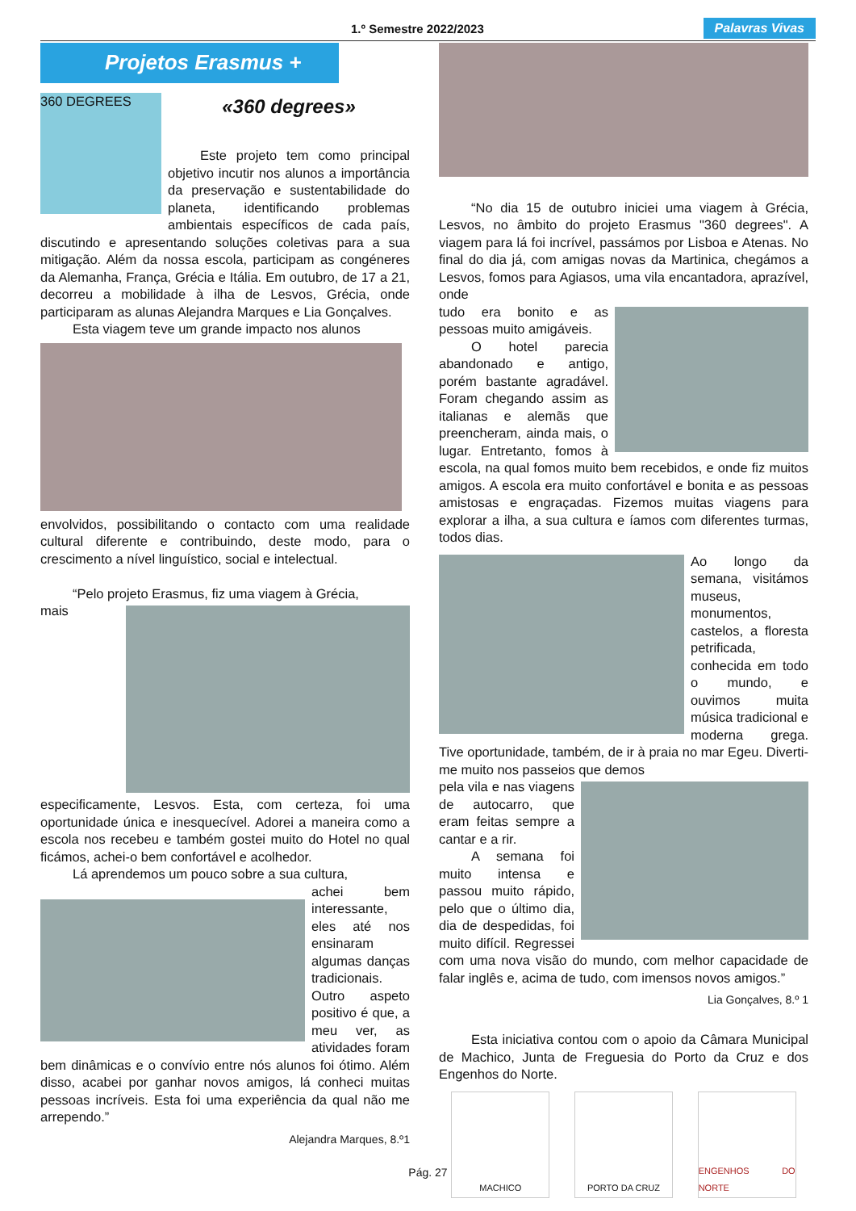1.º Semestre 2022/2023 Palavras Vivas
Projetos Erasmus +
360 DEGREES
«360 degrees»
Este projeto tem como principal objetivo incutir nos alunos a importância da preservação e sustentabilidade do planeta, identificando problemas ambientais específicos de cada país, discutindo e apresentando soluções coletivas para a sua mitigação. Além da nossa escola, participam as congéneres da Alemanha, França, Grécia e Itália. Em outubro, de 17 a 21, decorreu a mobilidade à ilha de Lesvos, Grécia, onde participaram as alunas Alejandra Marques e Lia Gonçalves.
Esta viagem teve um grande impacto nos alunos
envolvidos, possibilitando o contacto com uma realidade cultural diferente e contribuindo, deste modo, para o crescimento a nível linguístico, social e intelectual.
“Pelo projeto Erasmus, fiz uma viagem à Grécia,
mais especificamente, Lesvos. Esta, com certeza, foi uma oportunidade única e inesquecível. Adorei a maneira como a escola nos recebeu e também gostei muito do Hotel no qual ficámos, achei-o bem confortável e acolhedor.
Lá aprendemos um pouco sobre a sua cultura,
achei bem interessante, eles até nos ensinaram algumas danças tradicionais. Outro aspeto positivo é que, a meu ver, as atividades foram bem dinâmicas e o convívio entre nós alunos foi ótimo. Além disso, acabei por ganhar novos amigos, lá conheci muitas pessoas incríveis. Esta foi uma experiência da qual não me arrependo.”
Alejandra Marques, 8.º1
“No dia 15 de outubro iniciei uma viagem à Grécia, Lesvos, no âmbito do projeto Erasmus "360 degrees". A viagem para lá foi incrível, passámos por Lisboa e Atenas. No final do dia já, com amigas novas da Martinica, chegámos a Lesvos, fomos para Agiasos, uma vila encantadora, aprazível, onde
tudo era bonito e as pessoas muito amigáveis.
O hotel parecia abandonado e antigo, porém bastante agradável. Foram chegando assim as italianas e alemãs que preencheram, ainda mais, o lugar. Entretanto, fomos à escola, na qual fomos muito bem recebidos, e onde fiz muitos amigos. A escola era muito confortável e bonita e as pessoas amistosas e engraçadas. Fizemos muitas viagens para explorar a ilha, a sua cultura e íamos com diferentes turmas, todos dias.
Ao longo da semana, visitámos museus, monumentos, castelos, a floresta petrificada, conhecida em todo o mundo, e ouvimos muita música tradicional e moderna grega. Tive oportunidade, também, de ir à praia no mar Egeu. Diverti-me muito nos passeios que demos
pela vila e nas viagens de autocarro, que eram feitas sempre a cantar e a rir.
A semana foi muito intensa e passou muito rápido, pelo que o último dia, dia de despedidas, foi muito difícil. Regressei com uma nova visão do mundo, com melhor capacidade de falar inglês e, acima de tudo, com imensos novos amigos.”
Lia Gonçalves, 8.º 1
Esta iniciativa contou com o apoio da Câmara Municipal de Machico, Junta de Freguesia do Porto da Cruz e dos Engenhos do Norte.
MACHICO PORTO DA CRUZ ENGENHOS DO NORTE
Pág. 27